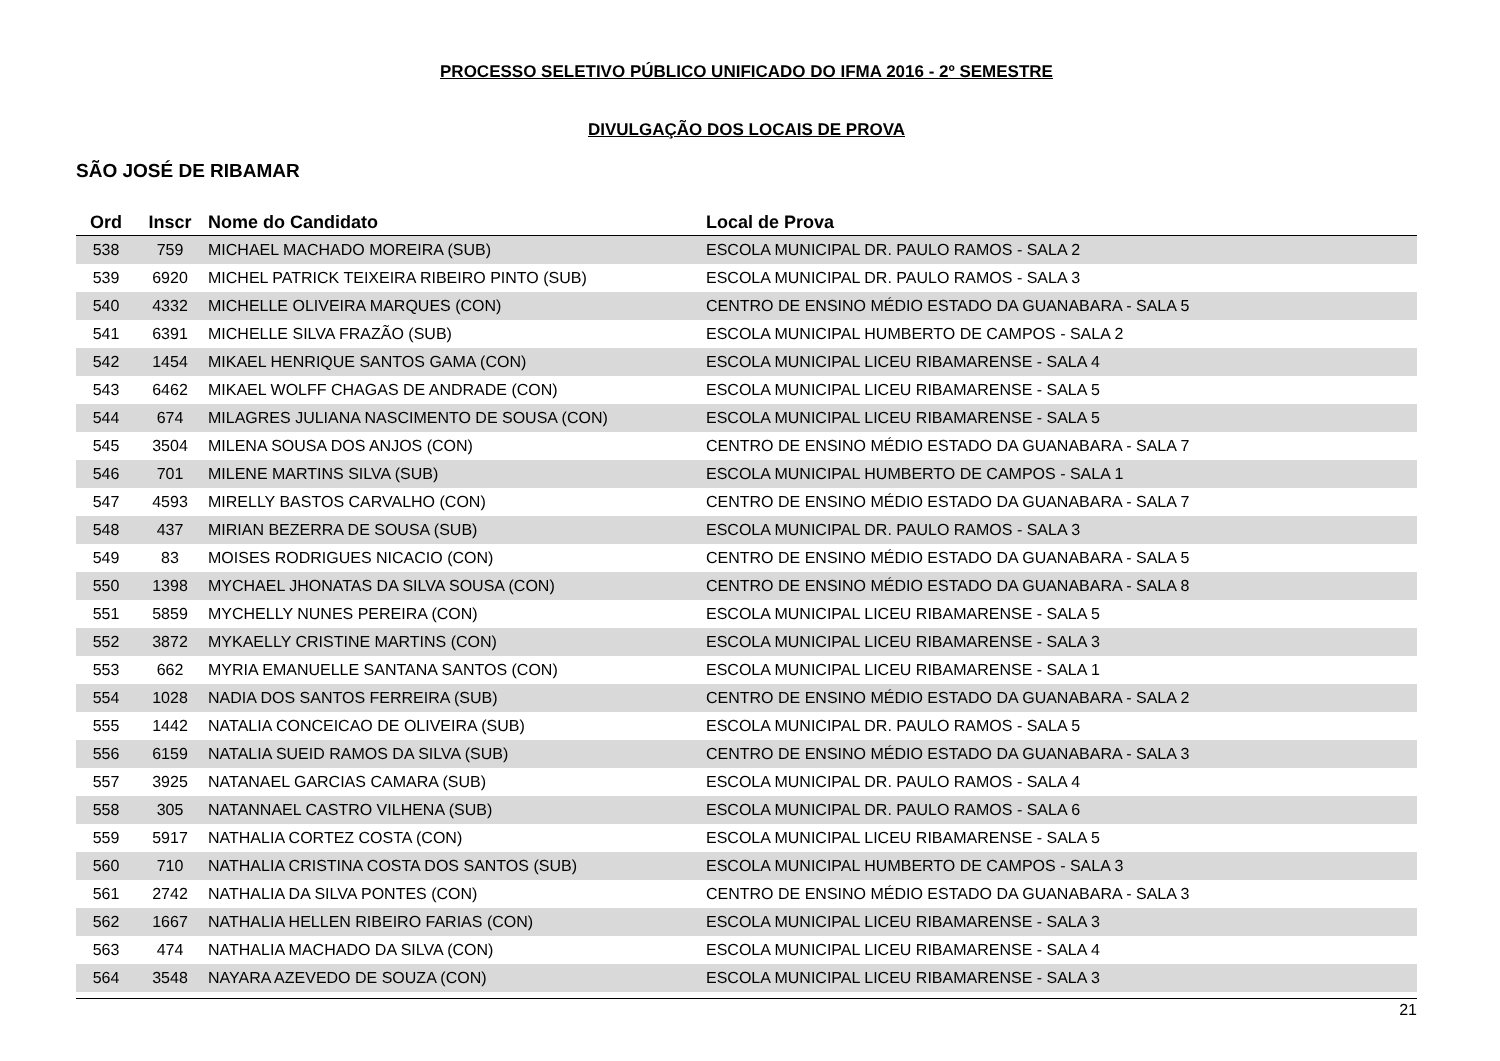PROCESSO SELETIVO PÚBLICO UNIFICADO DO IFMA 2016 - 2º SEMESTRE
DIVULGAÇÃO DOS LOCAIS DE PROVA
SÃO JOSÉ DE RIBAMAR
| Ord | Inscr | Nome do Candidato | Local de Prova |
| --- | --- | --- | --- |
| 538 | 759 | MICHAEL MACHADO MOREIRA (SUB) | ESCOLA MUNICIPAL DR. PAULO RAMOS - SALA 2 |
| 539 | 6920 | MICHEL PATRICK TEIXEIRA RIBEIRO PINTO (SUB) | ESCOLA MUNICIPAL DR. PAULO RAMOS - SALA 3 |
| 540 | 4332 | MICHELLE OLIVEIRA MARQUES (CON) | CENTRO DE ENSINO MÉDIO ESTADO DA GUANABARA - SALA 5 |
| 541 | 6391 | MICHELLE SILVA FRAZÃO (SUB) | ESCOLA MUNICIPAL HUMBERTO DE CAMPOS - SALA 2 |
| 542 | 1454 | MIKAEL HENRIQUE SANTOS GAMA (CON) | ESCOLA MUNICIPAL LICEU RIBAMARENSE - SALA 4 |
| 543 | 6462 | MIKAEL WOLFF CHAGAS DE ANDRADE (CON) | ESCOLA MUNICIPAL LICEU RIBAMARENSE - SALA 5 |
| 544 | 674 | MILAGRES JULIANA NASCIMENTO DE SOUSA (CON) | ESCOLA MUNICIPAL LICEU RIBAMARENSE - SALA 5 |
| 545 | 3504 | MILENA SOUSA DOS ANJOS (CON) | CENTRO DE ENSINO MÉDIO ESTADO DA GUANABARA - SALA 7 |
| 546 | 701 | MILENE MARTINS SILVA (SUB) | ESCOLA MUNICIPAL HUMBERTO DE CAMPOS - SALA 1 |
| 547 | 4593 | MIRELLY BASTOS CARVALHO (CON) | CENTRO DE ENSINO MÉDIO ESTADO DA GUANABARA - SALA 7 |
| 548 | 437 | MIRIAN BEZERRA DE SOUSA (SUB) | ESCOLA MUNICIPAL DR. PAULO RAMOS - SALA 3 |
| 549 | 83 | MOISES RODRIGUES NICACIO (CON) | CENTRO DE ENSINO MÉDIO ESTADO DA GUANABARA - SALA 5 |
| 550 | 1398 | MYCHAEL JHONATAS DA SILVA SOUSA (CON) | CENTRO DE ENSINO MÉDIO ESTADO DA GUANABARA - SALA 8 |
| 551 | 5859 | MYCHELLY NUNES PEREIRA (CON) | ESCOLA MUNICIPAL LICEU RIBAMARENSE - SALA 5 |
| 552 | 3872 | MYKAELLY CRISTINE MARTINS (CON) | ESCOLA MUNICIPAL LICEU RIBAMARENSE - SALA 3 |
| 553 | 662 | MYRIA EMANUELLE SANTANA SANTOS (CON) | ESCOLA MUNICIPAL LICEU RIBAMARENSE - SALA 1 |
| 554 | 1028 | NADIA DOS SANTOS FERREIRA (SUB) | CENTRO DE ENSINO MÉDIO ESTADO DA GUANABARA - SALA 2 |
| 555 | 1442 | NATALIA CONCEICAO DE OLIVEIRA (SUB) | ESCOLA MUNICIPAL DR. PAULO RAMOS - SALA 5 |
| 556 | 6159 | NATALIA SUEID RAMOS DA SILVA (SUB) | CENTRO DE ENSINO MÉDIO ESTADO DA GUANABARA - SALA 3 |
| 557 | 3925 | NATANAEL GARCIAS CAMARA (SUB) | ESCOLA MUNICIPAL DR. PAULO RAMOS - SALA 4 |
| 558 | 305 | NATANNAEL CASTRO VILHENA (SUB) | ESCOLA MUNICIPAL DR. PAULO RAMOS - SALA 6 |
| 559 | 5917 | NATHALIA CORTEZ COSTA (CON) | ESCOLA MUNICIPAL LICEU RIBAMARENSE - SALA 5 |
| 560 | 710 | NATHALIA CRISTINA COSTA DOS SANTOS (SUB) | ESCOLA MUNICIPAL HUMBERTO DE CAMPOS - SALA 3 |
| 561 | 2742 | NATHALIA DA SILVA PONTES (CON) | CENTRO DE ENSINO MÉDIO ESTADO DA GUANABARA - SALA 3 |
| 562 | 1667 | NATHALIA HELLEN RIBEIRO FARIAS (CON) | ESCOLA MUNICIPAL LICEU RIBAMARENSE - SALA 3 |
| 563 | 474 | NATHALIA MACHADO DA SILVA (CON) | ESCOLA MUNICIPAL LICEU RIBAMARENSE - SALA 4 |
| 564 | 3548 | NAYARA AZEVEDO DE SOUZA (CON) | ESCOLA MUNICIPAL LICEU RIBAMARENSE - SALA 3 |
21